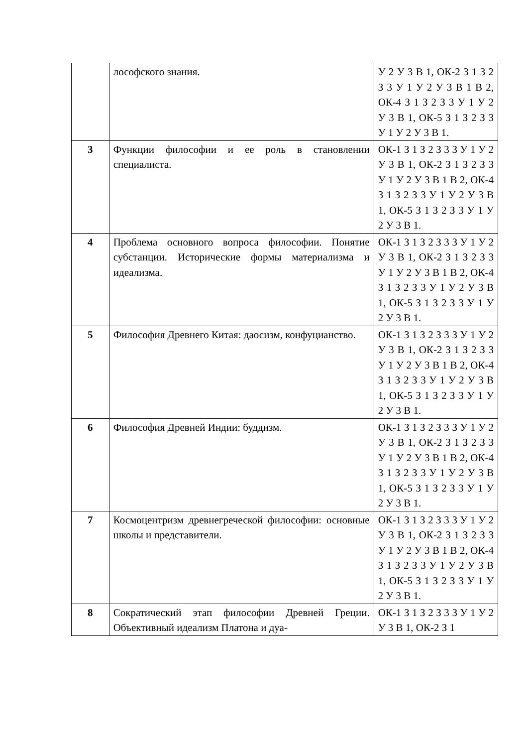| | лософского знания. | У 2 У 3 В 1, ОК-2 З 1 З 2 З 3 У 1 У 2 У 3 В 1 В 2, ОК-4 З 1 З 2 З 3 У 1 У 2 У 3 В 1, ОК-5 З 1 З 2 З 3 У 1 У 2 У 3 В 1. |
| 3 | Функции философии и ее роль в становлении специалиста. | ОК-1 З 1 З 2 З 3 З У 1 У 2 У 3 В 1, ОК-2 З 1 З 2 З 3 У 1 У 2 У 3 В 1 В 2, ОК-4 З 1 З 2 З 3 У 1 У 2 У 3 В 1, ОК-5 З 1 З 2 З 3 У 1 У 2 У 3 В 1. |
| 4 | Проблема основного вопроса философии. Понятие субстанции. Исторические формы материализма и идеализма. | ОК-1 З 1 З 2 З 3 З У 1 У 2 У 3 В 1, ОК-2 З 1 З 2 З 3 У 1 У 2 У 3 В 1 В 2, ОК-4 З 1 З 2 З 3 У 1 У 2 У 3 В 1, ОК-5 З 1 З 2 З 3 У 1 У 2 У 3 В 1. |
| 5 | Философия Древнего Китая: даосизм, конфуцианство. | ОК-1 З 1 З 2 З 3 З У 1 У 2 У 3 В 1, ОК-2 З 1 З 2 З 3 У 1 У 2 У 3 В 1 В 2, ОК-4 З 1 З 2 З 3 У 1 У 2 У 3 В 1, ОК-5 З 1 З 2 З 3 У 1 У 2 У 3 В 1. |
| 6 | Философия Древней Индии: буддизм. | ОК-1 З 1 З 2 З 3 З У 1 У 2 У 3 В 1, ОК-2 З 1 З 2 З 3 У 1 У 2 У 3 В 1 В 2, ОК-4 З 1 З 2 З 3 У 1 У 2 У 3 В 1, ОК-5 З 1 З 2 З 3 У 1 У 2 У 3 В 1. |
| 7 | Космоцентризм древнегреческой философии: основные школы и представители. | ОК-1 З 1 З 2 З 3 З У 1 У 2 У 3 В 1, ОК-2 З 1 З 2 З 3 У 1 У 2 У 3 В 1 В 2, ОК-4 З 1 З 2 З 3 У 1 У 2 У 3 В 1, ОК-5 З 1 З 2 З 3 У 1 У 2 У 3 В 1. |
| 8 | Сократический этап философии Древней Греции. Объективный идеализм Платона и дуа- | ОК-1 З 1 З 2 З 3 З У 1 У 2 У 3 В 1, ОК-2 З 1 |